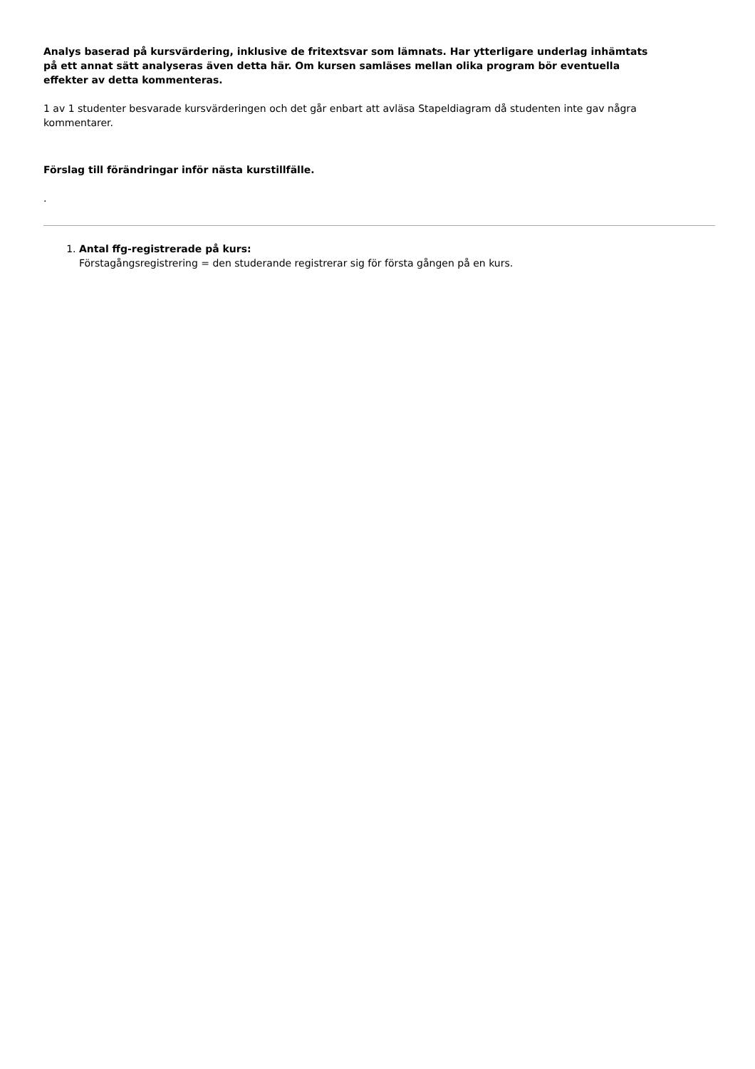Analys baserad på kursvärdering, inklusive de fritextsvar som lämnats. Har ytterligare underlag inhämtats på ett annat sätt analyseras även detta här. Om kursen samläses mellan olika program bör eventuella effekter av detta kommenteras.
1 av 1 studenter besvarade kursvärderingen och det går enbart att avläsa Stapeldiagram då studenten inte gav några kommentarer.
Förslag till förändringar inför nästa kurstillfälle.
.
1. Antal ffg-registrerade på kurs:
Förstagångsregistrering = den studerande registrerar sig för första gången på en kurs.